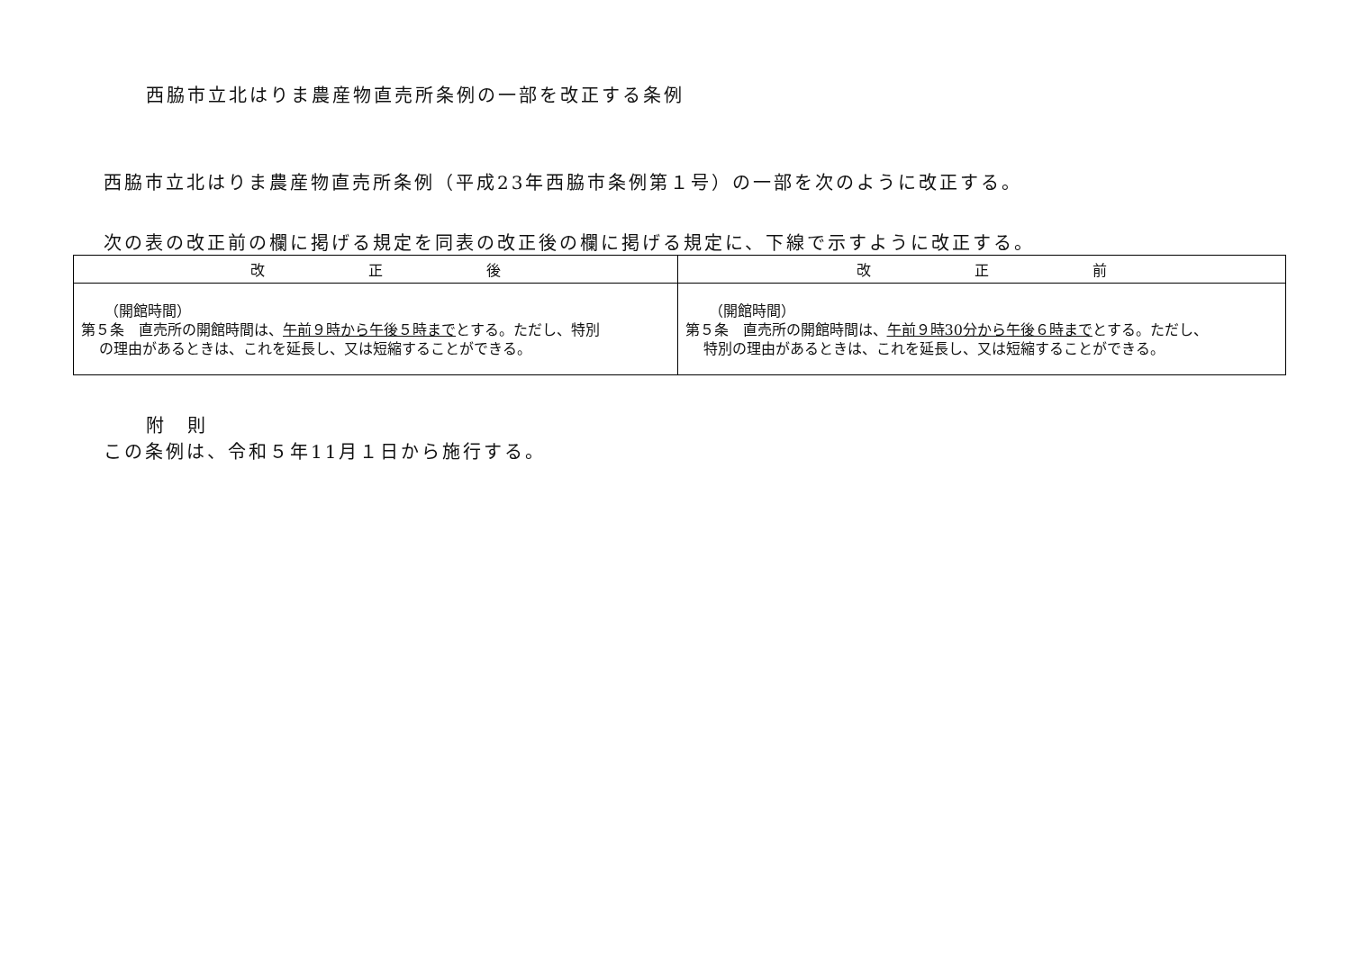西脇市立北はりま農産物直売所条例の一部を改正する条例
西脇市立北はりま農産物直売所条例（平成23年西脇市条例第１号）の一部を次のように改正する。
次の表の改正前の欄に掲げる規定を同表の改正後の欄に掲げる規定に、下線で示すように改正する。
| 改 正 後 | 改 正 前 |
| --- | --- |
| （開館時間） 第５条 直売所の開館時間は、 午前９時から午後５時まで とする。ただし、特別 の理由があるときは、これを延長し、又は短縮することができる。 | （開館時間） 第５条 直売所の開館時間は、 午前９時30分から午後６時まで とする。ただし、 特別の理由があるときは、これを延長し、又は短縮することができる。 |
附　則
この条例は、令和５年11月１日から施行する。